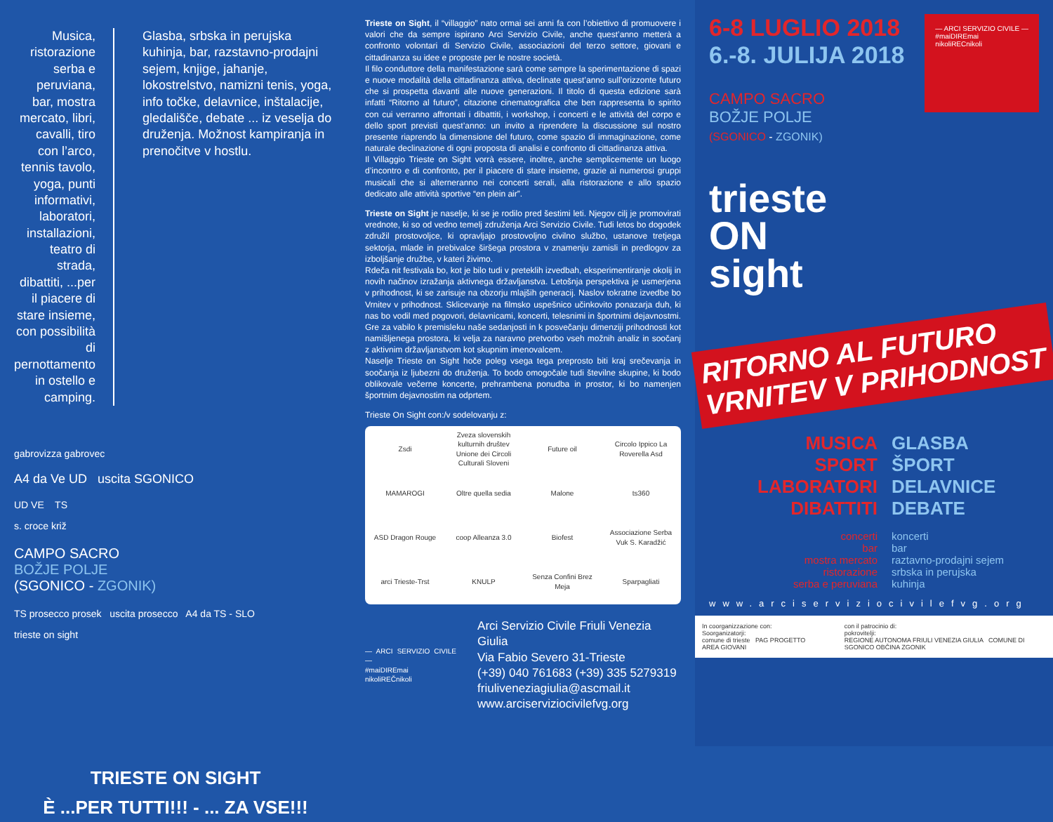Musica, ristorazione serba e peruviana, bar, mostra mercato, libri, cavalli, tiro con l’arco, tennis tavolo, yoga, punti informativi, laboratori, installazioni, teatro di strada, dibattiti, ...per il piacere di stare insieme, con possibilità di pernottamento in ostello e camping.
Glasba, srbska in perujska kuhinja, bar, razstavno-prodajni sejem, knjige, jahanje, lokostrelstvo, namizni tenis, yoga, info točke, delavnice, inštalacije, gledališče, debate ... iz veselja do druženja. Možnost kampiranja in prenočitve v hostlu.
gabrovizza gabrovec
A4 da Ve UD uscita SGONICO
UD VE TS
s. croce križ
CAMPO SACRO
BOŽJE POLJE
(SGONICO - ZGONIK)
TS prosecco prosek uscita prosecco A4 da TS - SLO
trieste on sight
TRIESTE ON SIGHT
È ...PER TUTTI!!! - ... ZA VSE!!!
Trieste on Sight, il “villaggio” nato ormai sei anni fa con l’obiettivo di promuovere i valori che da sempre ispirano Arci Servizio Civile, anche quest’anno metterà a confronto volontari di Servizio Civile, associazioni del terzo settore, giovani e cittadinanza su idee e proposte per le nostre società.
Il filo conduttore della manifestazione sarà come sempre la sperimentazione di spazi e nuove modalità della cittadinanza attiva, declinate quest’anno sull’orizzonte futuro che si prospetta davanti alle nuove generazioni. Il titolo di questa edizione sarà infatti “Ritorno al futuro”, citazione cinematografica che ben rappresenta lo spirito con cui verranno affrontati i dibattiti, i workshop, i concerti e le attività del corpo e dello sport previsti quest’anno: un invito a riprendere la discussione sul nostro presente riaprendo la dimensione del futuro, come spazio di immaginazione, come naturale declinazione di ogni proposta di analisi e confronto di cittadinanza attiva.
Il Villaggio Trieste on Sight vorrà essere, inoltre, anche semplicemente un luogo d’incontro e di confronto, per il piacere di stare insieme, grazie ai numerosi gruppi musicali che si alterneranno nei concerti serali, alla ristorazione e allo spazio dedicato alle attività sportive “en plein air”.
Trieste on Sight je naselje, ki se je rodilo pred šestimi leti. Njegov cilj je promovirati vrednote, ki so od vedno temelj združenja Arci Servizio Civile. Tudi letos bo dogodek združil prostovoljce, ki opravljajo prostovoljno civilno službo, ustanove tretjega sektorja, mlade in prebivalce širšega prostora v znamenju zamisli in predlogov za izboljšanje družbe, v kateri živimo.
Rdeča nit festivala bo, kot je bilo tudi v preteklih izvedbah, eksperimentiranje okolij in novih načinov izražanja aktivnega državljanstva. Letošnja perspektiva je usmerjena v prihodnost, ki se zarisuje na obzorju mlajših generacij. Naslov tokratne izvedbe bo Vrnitev v prihodnost. Sklicevanje na filmsko uspešnico učinkovito ponazarja duh, ki nas bo vodil med pogovori, delavnicami, koncerti, telesnimi in športnimi dejavnostmi. Gre za vabilo k premisleku naše sedanjosti in k posvečanju dimenziji prihodnosti kot namišljenega prostora, ki velja za naravno pretvorbo vseh možnih analiz in soočanj z aktivnim državljanstvom kot skupnim imenovalcem.
Naselje Trieste on Sight hoče poleg vsega tega preprosto biti kraj srečevanja in soočanja iz ljubezni do druženja. To bodo omogočale tudi številne skupine, ki bodo oblikovale večerne koncerte, prehrambena ponudba in prostor, ki bo namenjen športnim dejavnostim na odprtem.
Trieste On Sight con:/v sodelovanju z:
Zsdi
Zveza slovenskih kulturnih društev
Unione dei Circoli Culturali Sloveni
Future oil
Circolo Ippico La Roverella Asd
MAMAROGI
Oltre quella sedia
Malone
ts360
ASD Dragon Rouge
coop Alleanza 3.0
Biofest
Associazione Serba Vuk S. Karadžić
arci Trieste-Trst
KNULP
Senza Confini Brez Meja
Sparpagliati
— ARCI SERVIZIO CIVILE —
#maiDIREmai nikoliREČnikoli
Arci Servizio Civile Friuli Venezia Giulia
Via Fabio Severo 31-Trieste
(+39) 040 761683 (+39) 335 5279319
friuliveneziagiulia@ascmail.it
www.arciserviziocivilefvg.org
6-8 LUGLIO 2018
6.-8. JULIJA 2018
CAMPO SACRO
BOŽJE POLJE
(SGONICO - ZGONIK)
— ARCI SERVIZIO CIVILE —
#maiDIREmai
nikoliRECnikoli
trieste
ON
sight
RITORNO AL FUTURO VRNITEV V PRIHODNOST
MUSICA
SPORT
LABORATORI
DIBATTITI
GLASBA
ŠPORT
DELAVNICE
DEBATE
concerti
bar
mostra mercato
ristorazione
serba e peruviana
koncerti
bar
raztavno-prodajni sejem
srbska in perujska
kuhinja
www.arciserviziocivilefvg.org
In coorganizzazione con:
Soorganizatorji:
comune di trieste PAG PROGETTO AREA GIOVANI
con il patrocinio di:
pokrovitelji:
REGIONE AUTONOMA FRIULI VENEZIA GIULIA COMUNE DI SGONICO OBČINA ZGONIK